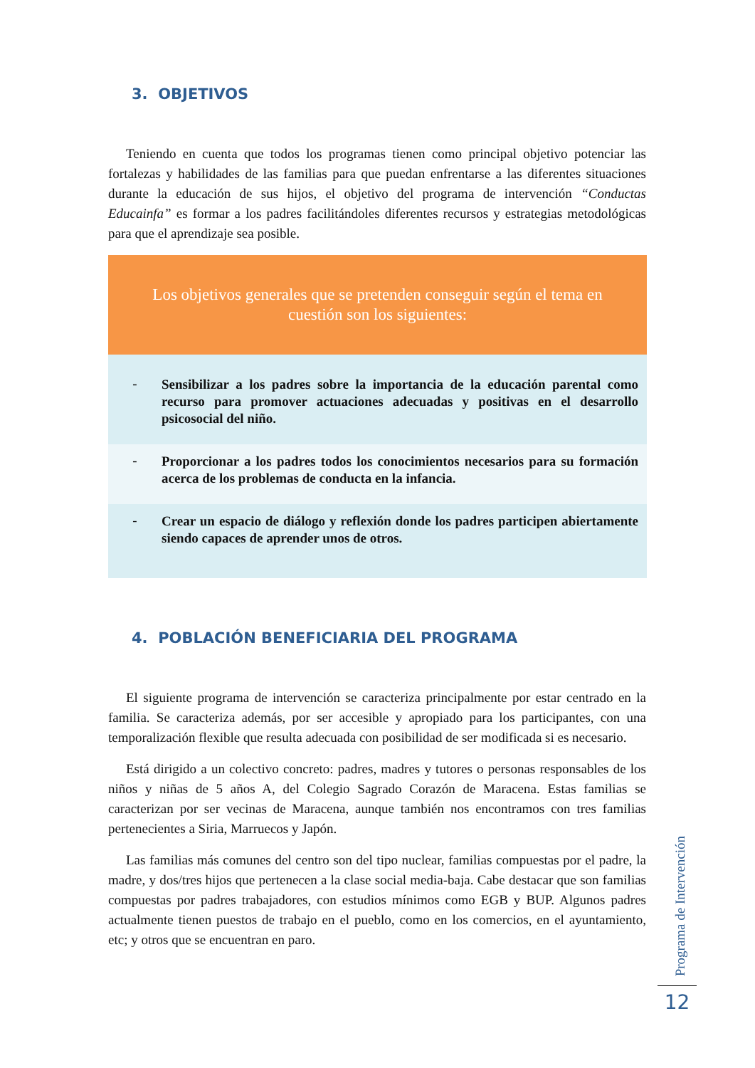3. OBJETIVOS
Teniendo en cuenta que todos los programas tienen como principal objetivo potenciar las fortalezas y habilidades de las familias para que puedan enfrentarse a las diferentes situaciones durante la educación de sus hijos, el objetivo del programa de intervención “Conductas Educainfa” es formar a los padres facilitándoles diferentes recursos y estrategias metodológicas para que el aprendizaje sea posible.
| Los objetivos generales que se pretenden conseguir según el tema en cuestión son los siguientes: | |
| - | Sensibilizar a los padres sobre la importancia de la educación parental como recurso para promover actuaciones adecuadas y positivas en el desarrollo psicosocial del niño. |
| - | Proporcionar a los padres todos los conocimientos necesarios para su formación acerca de los problemas de conducta en la infancia. |
| - | Crear un espacio de diálogo y reflexión donde los padres participen abiertamente siendo capaces de aprender unos de otros. |
4. POBLACIÓN BENEFICIARIA DEL PROGRAMA
El siguiente programa de intervención se caracteriza principalmente por estar centrado en la familia. Se caracteriza además, por ser accesible y apropiado para los participantes, con una temporalización flexible que resulta adecuada con posibilidad de ser modificada si es necesario.
Está dirigido a un colectivo concreto: padres, madres y tutores o personas responsables de los niños y niñas de 5 años A, del Colegio Sagrado Corazón de Maracena. Estas familias se caracterizan por ser vecinas de Maracena, aunque también nos encontramos con tres familias pertenecientes a Siria, Marruecos y Japón.
Las familias más comunes del centro son del tipo nuclear, familias compuestas por el padre, la madre, y dos/tres hijos que pertenecen a la clase social media-baja. Cabe destacar que son familias compuestas por padres trabajadores, con estudios mínimos como EGB y BUP. Algunos padres actualmente tienen puestos de trabajo en el pueblo, como en los comercios, en el ayuntamiento, etc; y otros que se encuentran en paro.
Programa de Intervención
12